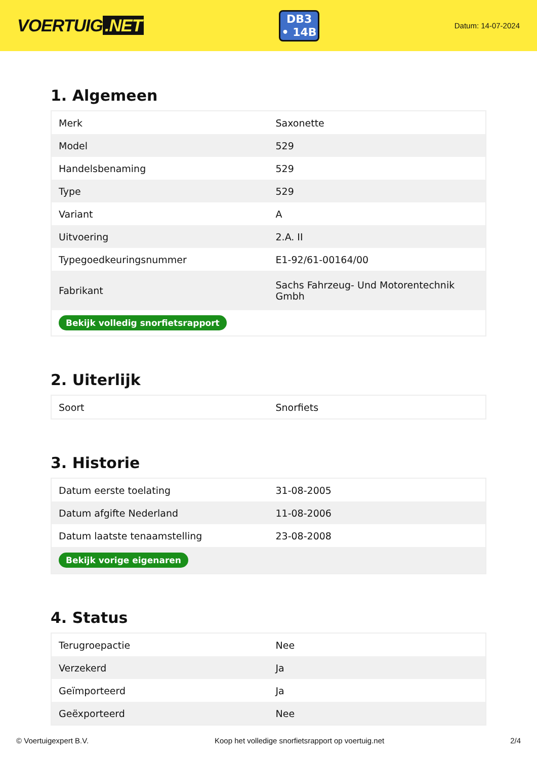VOERTUIG.NET
DB3
• 14B
Datum: 14-07-2024
1. Algemeen
| Merk | Saxonette |
| Model | 529 |
| Handelsbenaming | 529 |
| Type | 529 |
| Variant | A |
| Uitvoering | 2.A. II |
| Typegoedkeuringsnummer | E1-92/61-00164/00 |
| Fabrikant | Sachs Fahrzeug- Und Motorentechnik Gmbh |
| Bekijk volledig snorfietsrapport | |
2. Uiterlijk
| Soort | Snorfiets |
3. Historie
| Datum eerste toelating | 31-08-2005 |
| Datum afgifte Nederland | 11-08-2006 |
| Datum laatste tenaamstelling | 23-08-2008 |
| Bekijk vorige eigenaren | |
4. Status
| Terugroepactie | Nee |
| Verzekerd | Ja |
| Geïmporteerd | Ja |
| Geëxporteerd | Nee |
© Voertuigexpert B.V. Koop het volledige snorfietsrapport op voertuig.net 2/4